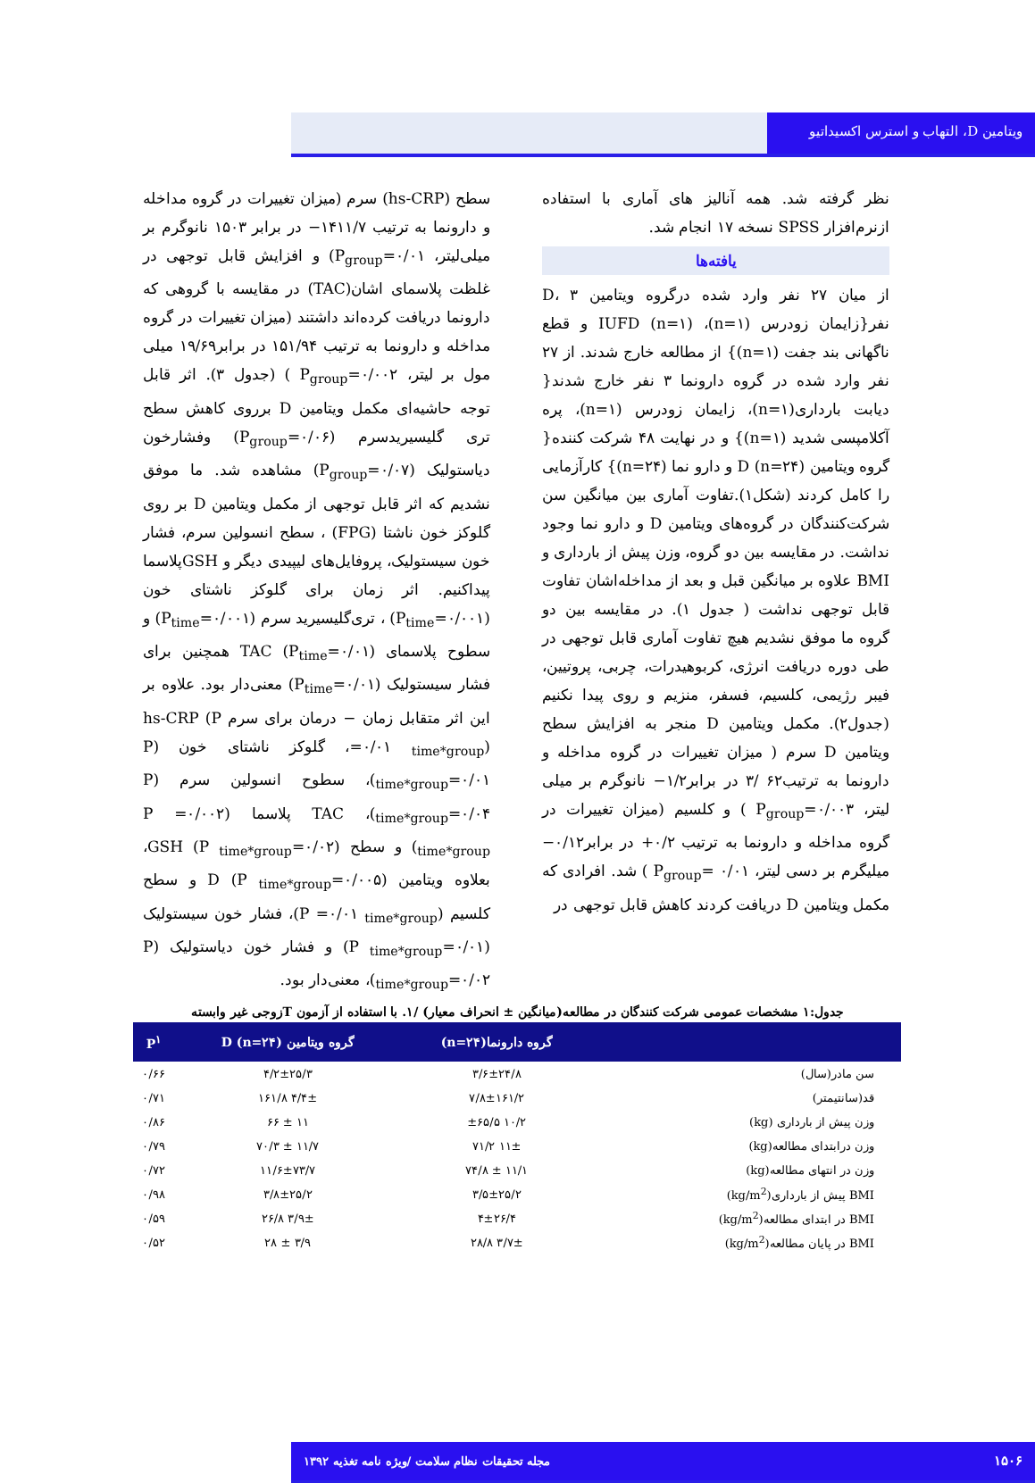ویتامین D، التهاب و استرس اکسیداتیو
نظر گرفته شد. همه آنالیز های آماری با استفاده ازنرم‌افزار SPSS نسخه ۱۷ انجام شد.
یافته‌ها
از میان ۲۷ نفر وارد شده درگروه ویتامین D، ۳ نفر{زایمان زودرس (n=۱)، IUFD (n=۱) و قطع ناگهانی بند جفت (n=۱)} از مطالعه خارج شدند. از ۲۷ نفر وارد شده در گروه دارونما ۳ نفر خارج شدند{ دیابت بارداری(n=۱)، زایمان زودرس (n=۱)، پره آکلامپسی شدید (n=۱)} و در نهایت ۴۸ شرکت کننده{ گروه ویتامین D (n=۲۴) و دارو نما (n=۲۴)} کارآزمایی را کامل کردند (شکل۱).تفاوت آماری بین میانگین سن شرکت‌کنندگان در گروه‌های ویتامین D و دارو نما وجود نداشت. در مقایسه بین دو گروه، وزن پیش از بارداری و BMI علاوه بر میانگین قبل و بعد از مداخله‌اشان تفاوت قابل توجهی نداشت ( جدول ۱). در مقایسه بین دو گروه ما موفق نشدیم هیچ تفاوت آماری قابل توجهی در طی دوره دریافت انرژی، کربوهیدرات، چربی، پروتیین، فیبر رژیمی، کلسیم، فسفر، منزیم و روی پیدا نکنیم (جدول۲). مکمل ویتامین D منجر به افزایش سطح ویتامین D سرم ( میزان تغییرات در گروه مداخله و دارونما به ترتیب۶۲ /۳ در برابر۱/۲− نانوگرم بر میلی لیتر، P<sub>group</sub>=۰/۰۰۳ ) و کلسیم (میزان تغییرات در گروه مداخله و دارونما به ترتیب ۰/۲+ در برابر۰/۱۲− میلیگرم بر دسی لیتر، P<sub>group</sub>= ۰/۰۱ ) شد. افرادی که مکمل ویتامین D دریافت کردند کاهش قابل توجهی در
سطح (hs-CRP) سرم (میزان تغییرات در گروه مداخله و دارونما به ترتیب ۱۴۱۱/۷− در برابر ۱۵۰۳ نانوگرم بر میلی‌لیتر، P<sub>group</sub>=۰/۰۱) و افزایش قابل توجهی در غلظت پلاسمای اشان(TAC) در مقایسه با گروهی که دارونما دریافت کرده‌اند داشتند (میزان تغییرات در گروه مداخله و دارونما به ترتیب ۱۵۱/۹۴ در برابر۱۹/۶۹ میلی مول بر لیتر، P<sub>group</sub>=۰/۰۰۲ ) (جدول ۳). اثر قابل توجه حاشیه‌ای مکمل ویتامین D برروی کاهش سطح تری گلیسیریدسرم (P<sub>group</sub>=۰/۰۶) وفشارخون دیاستولیک (P<sub>group</sub>=۰/۰۷) مشاهده شد. ما موفق نشدیم که اثر قابل توجهی از مکمل ویتامین D بر روی گلوکز خون ناشتا (FPG) ، سطح انسولین سرم، فشار خون سیستولیک، پروفایل‌های لیپیدی دیگر و GSHپلاسما پیداکنیم. اثر زمان برای گلوکز ناشتای خون (P<sub>time</sub>=۰/۰۰۱) ، تری‌گلیسیرید سرم (P<sub>time</sub>=۰/۰۰۱) و سطوح پلاسمای TAC (P<sub>time</sub>=۰/۰۱) همچنین برای فشار سیستولیک (P<sub>time</sub>=۰/۰۱) معنی‌دار بود. علاوه بر این اثر متقابل زمان − درمان برای سرم hs-CRP (P =۰/۰۱ <sub>time*group</sub>)، گلوکز ناشتای خون (P <sub>time*group</sub>=۰/۰۱)، سطوح انسولین سرم (P <sub>time*group</sub>=۰/۰۴)، TAC پلاسما (P =۰/۰۰۲ <sub>time*group</sub>) و سطح GSH (P <sub>time*group</sub>=۰/۰۲)، بعلاوه ویتامین D (P <sub>time*group</sub>=۰/۰۰۵) و سطح کلسیم (P =۰/۰۱ <sub>time*group</sub>)، فشار خون سیستولیک (P <sub>time*group</sub>=۰/۰۱) و فشار خون دیاستولیک (P <sub>time*group</sub>=۰/۰۲)، معنی‌دار بود.
جدول:۱ مشخصات عمومی شرکت کنندگان در مطالعه(میانگین ± انحراف معیار) /۱. با استفاده از آزمون Tزوجی غیر وابسته
| | گروه دارونما(n=۲۴) | گروه ویتامین D (n=۲۴) | P<sup>۱</sup> |
| --- | --- | --- | --- |
| سن مادر(سال) | ۳/۶±۲۴/۸ | ۴/۲±۲۵/۳ | ۰/۶۶ |
| قد(سانتیمتر) | ۷/۸±۱۶۱/۲ | ۴/۴± ۱۶۱/۸ | ۰/۷۱ |
| وزن پیش از بارداری (kg) | ۱۰/۲ ±۶۵/۵ | ۱۱ ± ۶۶ | ۰/۸۶ |
| وزن درابتدای مطالعه(kg) | ۱۱± ۷۱/۲ | ۱۱/۷ ± ۷۰/۳ | ۰/۷۹ |
| وزن در انتهای مطالعه(kg) | ۱۱/۱ ± ۷۴/۸ | ۱۱/۶±۷۳/۷ | ۰/۷۲ |
| BMI پیش از بارداری(kg/m<sup>2</sup>) | ۳/۵±۲۵/۲ | ۳/۸±۲۵/۲ | ۰/۹۸ |
| BMI در ابتدای مطالعه(kg/m<sup>2</sup>) | ۴±۲۶/۴ | ۳/۹± ۲۶/۸ | ۰/۵۹ |
| BMI در پایان مطالعه(kg/m<sup>2</sup>) | ۳/۷± ۲۸/۸ | ۳/۹ ± ۲۸ | ۰/۵۲ |
۱۵۰۶ مجله تحقیقات نظام سلامت /ویژه نامه تغذیه ۱۳۹۲